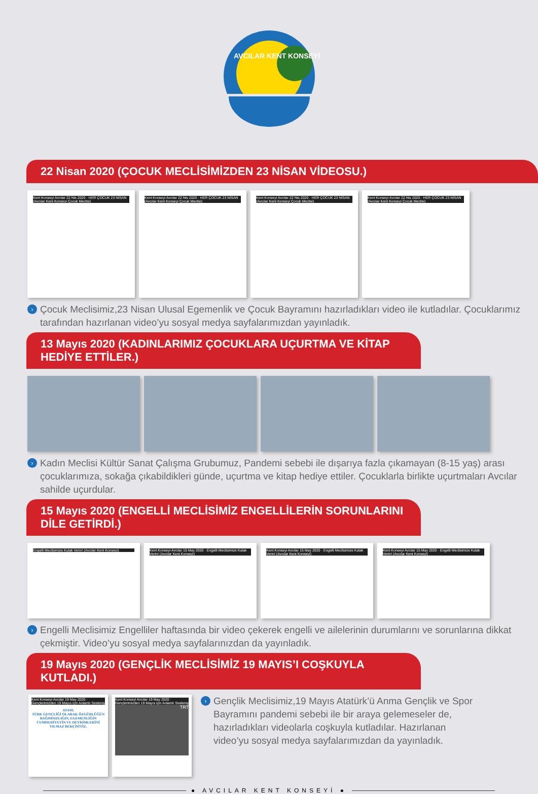AVCILAR KENT KONSEYİ
22 Nisan 2020 (ÇOCUK MECLİSİMİZDEN 23 NİSAN VİDEOSU.)
Kent Konseyi Avcılar 22 Nis 2020 · HER ÇOCUK 23 NİSAN (Avcılar Kent Konseyi Çocuk Meclisi)
Kent Konseyi Avcılar 22 Nis 2020 · HER ÇOCUK 23 NİSAN (Avcılar Kent Konseyi Çocuk Meclisi)
Kent Konseyi Avcılar 22 Nis 2020 · HER ÇOCUK 23 NİSAN (Avcılar Kent Konseyi Çocuk Meclisi)
Kent Konseyi Avcılar 22 Nis 2020 · HER ÇOCUK 23 NİSAN (Avcılar Kent Konseyi Çocuk Meclisi)
› Çocuk Meclisimiz,23 Nisan Ulusal Egemenlik ve Çocuk Bayramını hazırladıkları video ile kutladılar. Çocuklarımız tarafından hazırlanan video’yu sosyal medya sayfalarımızdan yayınladık.
13 Mayıs 2020 (KADINLARIMIZ ÇOCUKLARA UÇURTMA VE KİTAP HEDİYE ETTİLER.)
› Kadın Meclisi Kültür Sanat Çalışma Grubumuz, Pandemi sebebi ile dışarıya fazla çıkamayan (8-15 yaş) arası çocuklarımıza, sokağa çıkabildikleri günde, uçurtma ve kitap hediye ettiler. Çocuklarla birlikte uçurtmaları Avcılar sahilde uçurdular.
15 Mayıs 2020 (ENGELLİ MECLİSİMİZ ENGELLİLERİN SORUNLARINI DİLE GETİRDİ.)
Engelli Meclisimize Kulak Verin! (Avcılar Kent Konseyi)
Kent Konseyi Avcılar 15 May 2020 · Engelli Meclisimize Kulak Verin! (Avcılar Kent Konseyi)
Kent Konseyi Avcılar 15 May 2020 · Engelli Meclisimize Kulak Verin! (Avcılar Kent Konseyi)
Kent Konseyi Avcılar 15 May 2020 · Engelli Meclisimize Kulak Verin! (Avcılar Kent Konseyi)
› Engelli Meclisimiz Engelliler haftasında bir video çekerek engelli ve ailelerinin durumlarını ve sorunlarına dikkat çekmiştir. Video’yu sosyal medya sayfalarınızdan da yayınladık.
19 Mayıs 2020 (GENÇLİK MECLİSİMİZ 19 MAYIS’I COŞKUYLA KUTLADI.)
Kent Konseyi Avcılar 19 May 2020 · Gençlerimizden 19 Mayıs için Anlamlı Sesleniş
ATAM;
TÜRK GENÇLİĞİ OLARAK ÖZGÜRLÜĞÜN BAĞIMSIZLIĞIN, EGEMENLİĞİN CUMHURİYETİN VE DEVRİMLERİNİ YILMAZ BEKÇİSİYİZ.
Kent Konseyi Avcılar 19 May 2020 · Gençlerimizden 19 Mayıs için Anlamlı Sesleniş
TRT
› Gençlik Meclisimiz,19 Mayıs Atatürk’ü Anma Gençlik ve Spor Bayramını pandemi sebebi ile bir araya gelemeseler de, hazırladıkları videolarla coşkuyla kutladılar. Hazırlanan video’yu sosyal medya sayfalarımızdan da yayınladık.
● AVCILAR KENT KONSEYİ ●